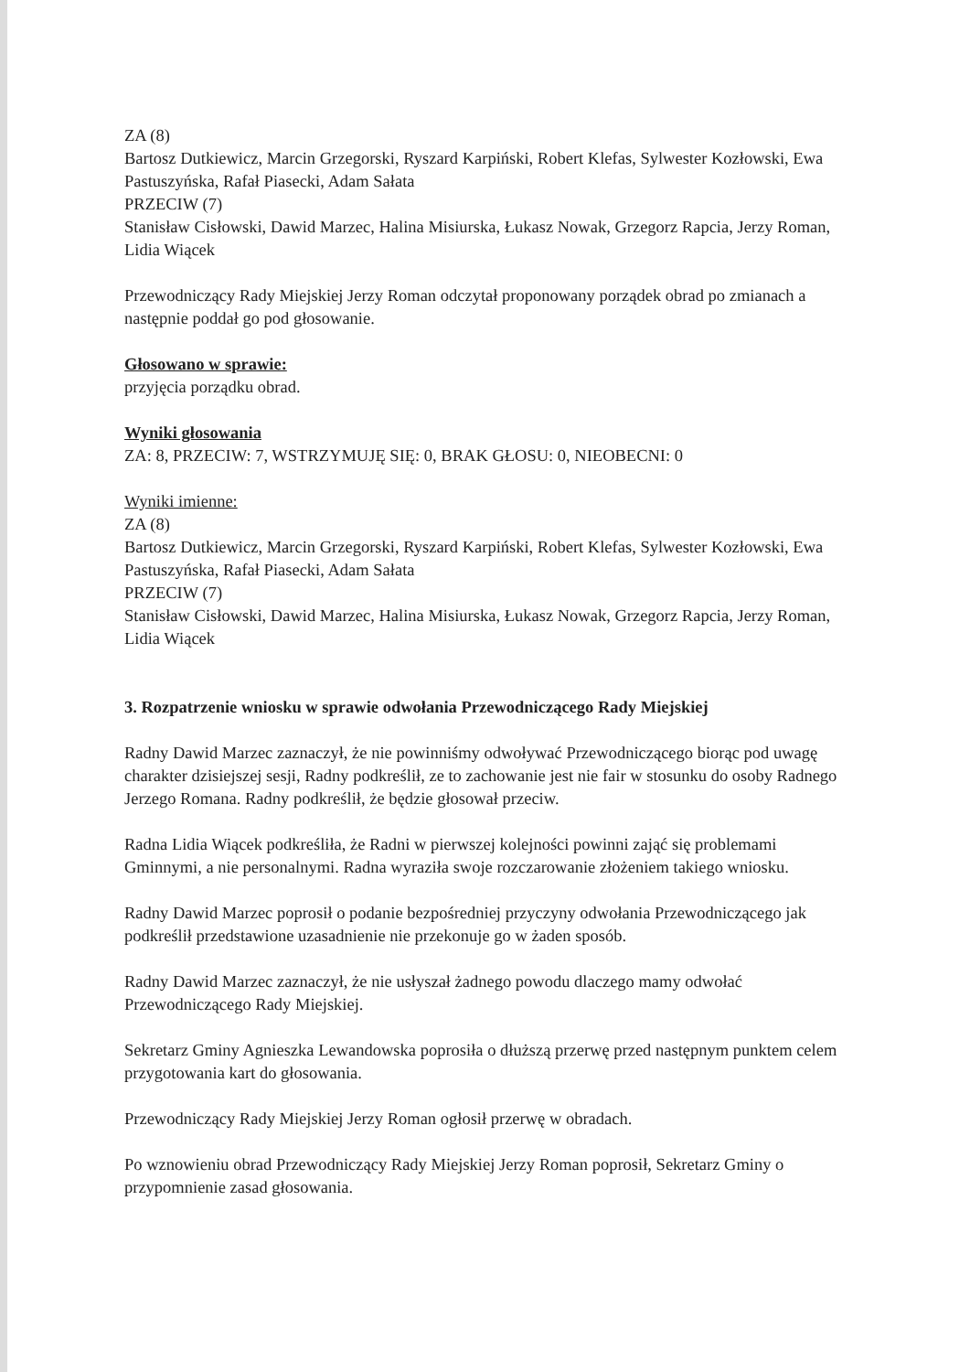ZA (8)
Bartosz Dutkiewicz, Marcin Grzegorski, Ryszard Karpiński, Robert Klefas, Sylwester Kozłowski, Ewa Pastuszyńska, Rafał Piasecki, Adam Sałata
PRZECIW (7)
Stanisław Cisłowski, Dawid Marzec, Halina Misiurska, Łukasz Nowak, Grzegorz Rapcia, Jerzy Roman, Lidia Wiącek
Przewodniczący Rady Miejskiej Jerzy Roman odczytał proponowany porządek obrad po zmianach a następnie poddał go pod głosowanie.
Głosowano w sprawie:
przyjęcia porządku obrad.
Wyniki głosowania
ZA: 8, PRZECIW: 7, WSTRZYMUJĘ SIĘ: 0, BRAK GŁOSU: 0, NIEOBECNI: 0
Wyniki imienne:
ZA (8)
Bartosz Dutkiewicz, Marcin Grzegorski, Ryszard Karpiński, Robert Klefas, Sylwester Kozłowski, Ewa Pastuszyńska, Rafał Piasecki, Adam Sałata
PRZECIW (7)
Stanisław Cisłowski, Dawid Marzec, Halina Misiurska, Łukasz Nowak, Grzegorz Rapcia, Jerzy Roman, Lidia Wiącek
3. Rozpatrzenie wniosku w sprawie odwołania Przewodniczącego Rady Miejskiej
Radny Dawid Marzec zaznaczył, że nie powinniśmy odwoływać Przewodniczącego biorąc pod uwagę charakter dzisiejszej sesji, Radny podkreślił, ze to zachowanie jest nie fair w stosunku do osoby Radnego Jerzego Romana. Radny podkreślił, że będzie głosował przeciw.
Radna Lidia Wiącek podkreśliła, że Radni w pierwszej kolejności powinni zająć się problemami Gminnymi, a nie personalnymi. Radna wyraziła swoje rozczarowanie złożeniem takiego wniosku.
Radny Dawid Marzec poprosił o podanie bezpośredniej przyczyny odwołania Przewodniczącego jak podkreślił przedstawione uzasadnienie nie przekonuje go w żaden sposób.
Radny Dawid Marzec zaznaczył, że nie usłyszał żadnego powodu dlaczego mamy odwołać Przewodniczącego Rady Miejskiej.
Sekretarz Gminy Agnieszka Lewandowska poprosiła o dłuższą przerwę przed następnym punktem celem przygotowania kart do głosowania.
Przewodniczący Rady Miejskiej Jerzy Roman ogłosił przerwę w obradach.
Po wznowieniu obrad Przewodniczący Rady Miejskiej Jerzy Roman poprosił, Sekretarz Gminy o przypomnienie zasad głosowania.